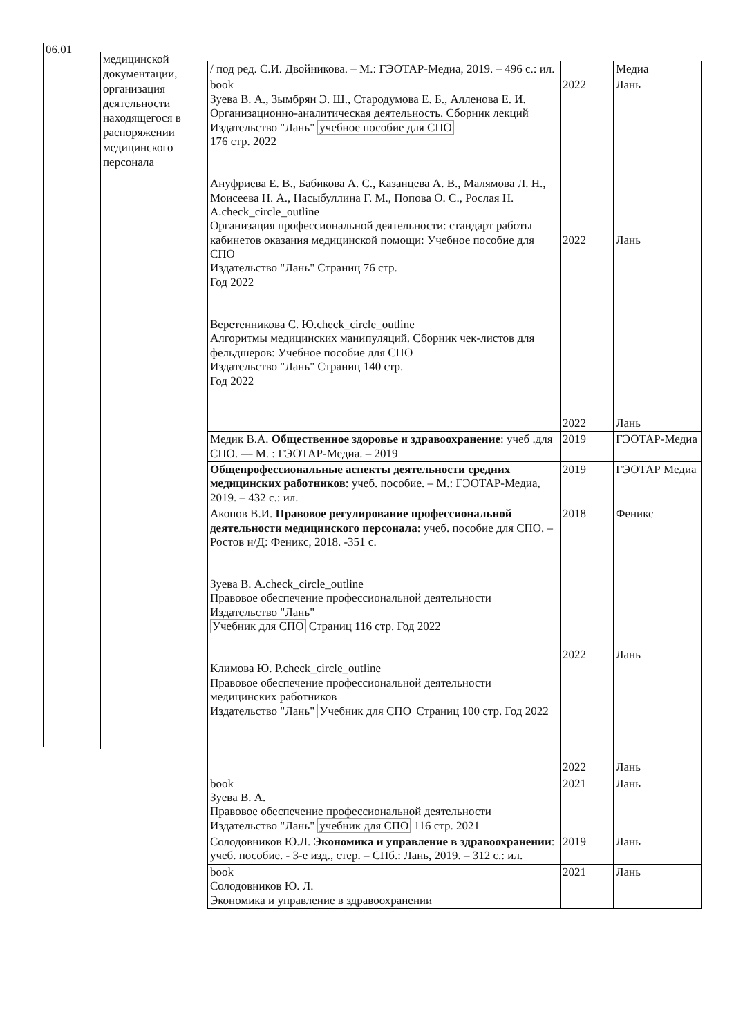06.01
медицинской документации, организация деятельности находящегося в распоряжении медицинского персонала
| / под ред. С.И. Двойникова. – М.: ГЭОТАР-Медиа, 2019. – 496 с.: ил. | | Медиа |
| book Зуева В. А., Зымбрян Э. Ш., Стародумова Е. Б., Алленова Е. И. Организационно-аналитическая деятельность. Сборник лекций Издательство "Лань" учебное пособие для СПО 176 стр. 2022 Ануфриева Е. В., Бабикова А. С., Казанцева А. В., Малямова Л. Н., Моисеева Н. А., Насыбуллина Г. М., Попова О. С., Рослая Н. A.check_circle_outline Организация профессиональной деятельности: стандарт работы кабинетов оказания медицинской помощи: Учебное пособие для СПО Издательство "Лань" Страниц 76 стр. Год 2022 Веретенникова С. Ю.check_circle_outline Алгоритмы медицинских манипуляций. Сборник чек-листов для фельдшеров: Учебное пособие для СПО Издательство "Лань" Страниц 140 стр. Год 2022 | 2022 2022 2022 | Лань Лань Лань |
| Медик В.А. Общественное здоровье и здравоохранение : учеб .для СПО. — М. : ГЭОТАР-Медиа. – 2019 | 2019 | ГЭОТАР-Медиа |
| Общепрофессиональные аспекты деятельности средних медицинских работников : учеб. пособие. – М.: ГЭОТАР-Медиа, 2019. – 432 с.: ил. | 2019 | ГЭОТАР Медиа |
| Акопов В.И. Правовое регулирование профессиональной деятельности медицинского персонала : учеб. пособие для СПО. – Ростов н/Д: Феникс, 2018. -351 с. Зуева В. A.check_circle_outline Правовое обеспечение профессиональной деятельности Издательство "Лань" Учебник для СПО Страниц 116 стр. Год 2022 Климова Ю. P.check_circle_outline Правовое обеспечение профессиональной деятельности медицинских работников Издательство "Лань" Учебник для СПО Страниц 100 стр. Год 2022 | 2018 2022 2022 | Феникс Лань Лань |
| book Зуева В. А. Правовое обеспечение профессиональной деятельности Издательство "Лань" учебник для СПО 116 стр. 2021 | 2021 | Лань |
| Солодовников Ю.Л. Экономика и управление в здравоохранении : учеб. пособие. - 3-е изд., стер. – СПб.: Лань, 2019. – 312 с.: ил. | 2019 | Лань |
| book Солодовников Ю. Л. Экономика и управление в здравоохранении | 2021 | Лань |